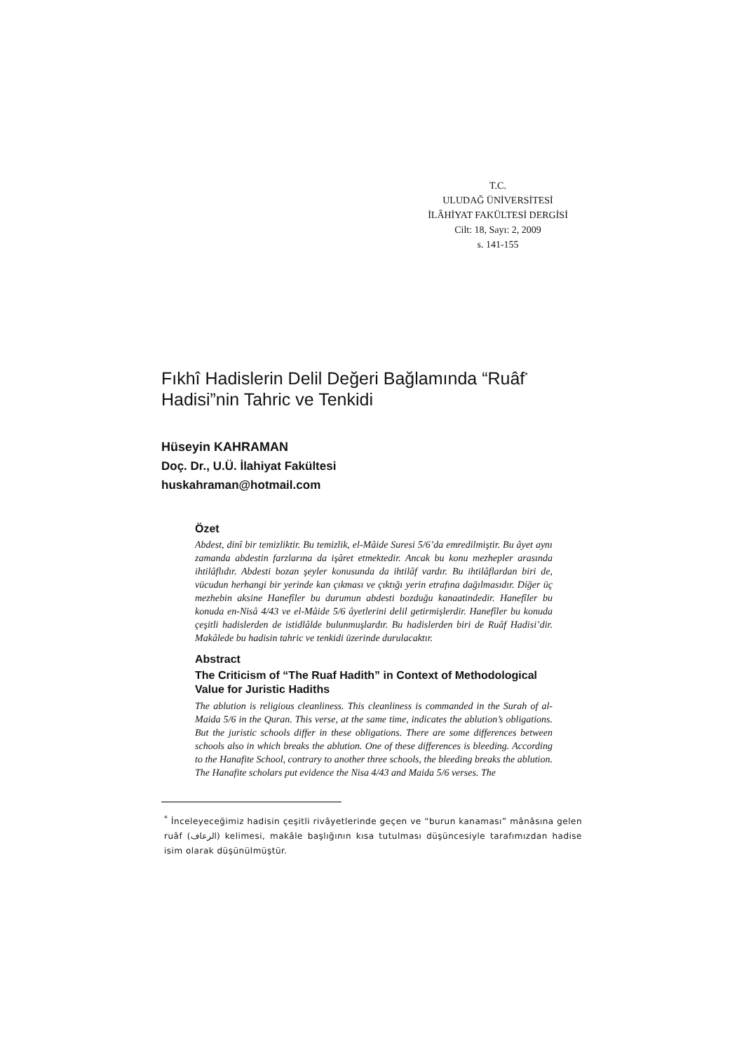T.C.
ULUDAĞ ÜNİVERSİTESİ
İLÂHİYAT FAKÜLTESİ DERGİSİ
Cilt: 18, Sayı: 2, 2009
s. 141-155
Fıkhî Hadislerin Delil Değeri Bağlamında “Ruâf<sup>*</sup> Hadisi”nin Tahric ve Tenkidi
Hüseyin KAHRAMAN
Doç. Dr., U.Ü. İlahiyat Fakültesi
huskahraman@hotmail.com
Özet
Abdest, dinî bir temizliktir. Bu temizlik, el-Mâide Suresi 5/6’da emredilmiştir. Bu âyet aynı zamanda abdestin farzlarına da işâret etmektedir. Ancak bu konu mezhepler arasında ihtilâflıdır. Abdesti bozan şeyler konusunda da ihtilâf vardır. Bu ihtilâflardan biri de, vücudun herhangi bir yerinde kan çıkması ve çıktığı yerin etrafına dağılmasıdır. Diğer üç mezhebin aksine Hanefîler bu durumun abdesti bozduğu kanaatindedir. Hanefîler bu konuda en-Nisâ 4/43 ve el-Mâide 5/6 âyetlerini delil getirmişlerdir. Hanefîler bu konuda çeşitli hadislerden de istidlâlde bulunmuşlardır. Bu hadislerden biri de Ruâf Hadisi’dir. Makâlede bu hadisin tahric ve tenkidi üzerinde durulacaktır.
Abstract
The Criticism of “The Ruaf Hadith” in Context of Methodological Value for Juristic Hadiths
The ablution is religious cleanliness. This cleanliness is commanded in the Surah of al-Maida 5/6 in the Quran. This verse, at the same time, indicates the ablution’s obligations. But the juristic schools differ in these obligations. There are some differences between schools also in which breaks the ablution. One of these differences is bleeding. According to the Hanafite School, contrary to another three schools, the bleeding breaks the ablution. The Hanafite scholars put evidence the Nisa 4/43 and Maida 5/6 verses. The
<sup>*</sup> İnceleyeceğimiz hadisin çeşitli rivâyetlerinde geçen ve “burun kanaması” mânâsına gelen ruâf (الرعاف) kelimesi, makâle başlığının kısa tutulması düşüncesiyle tarafımızdan hadise isim olarak düşünülmüştür.